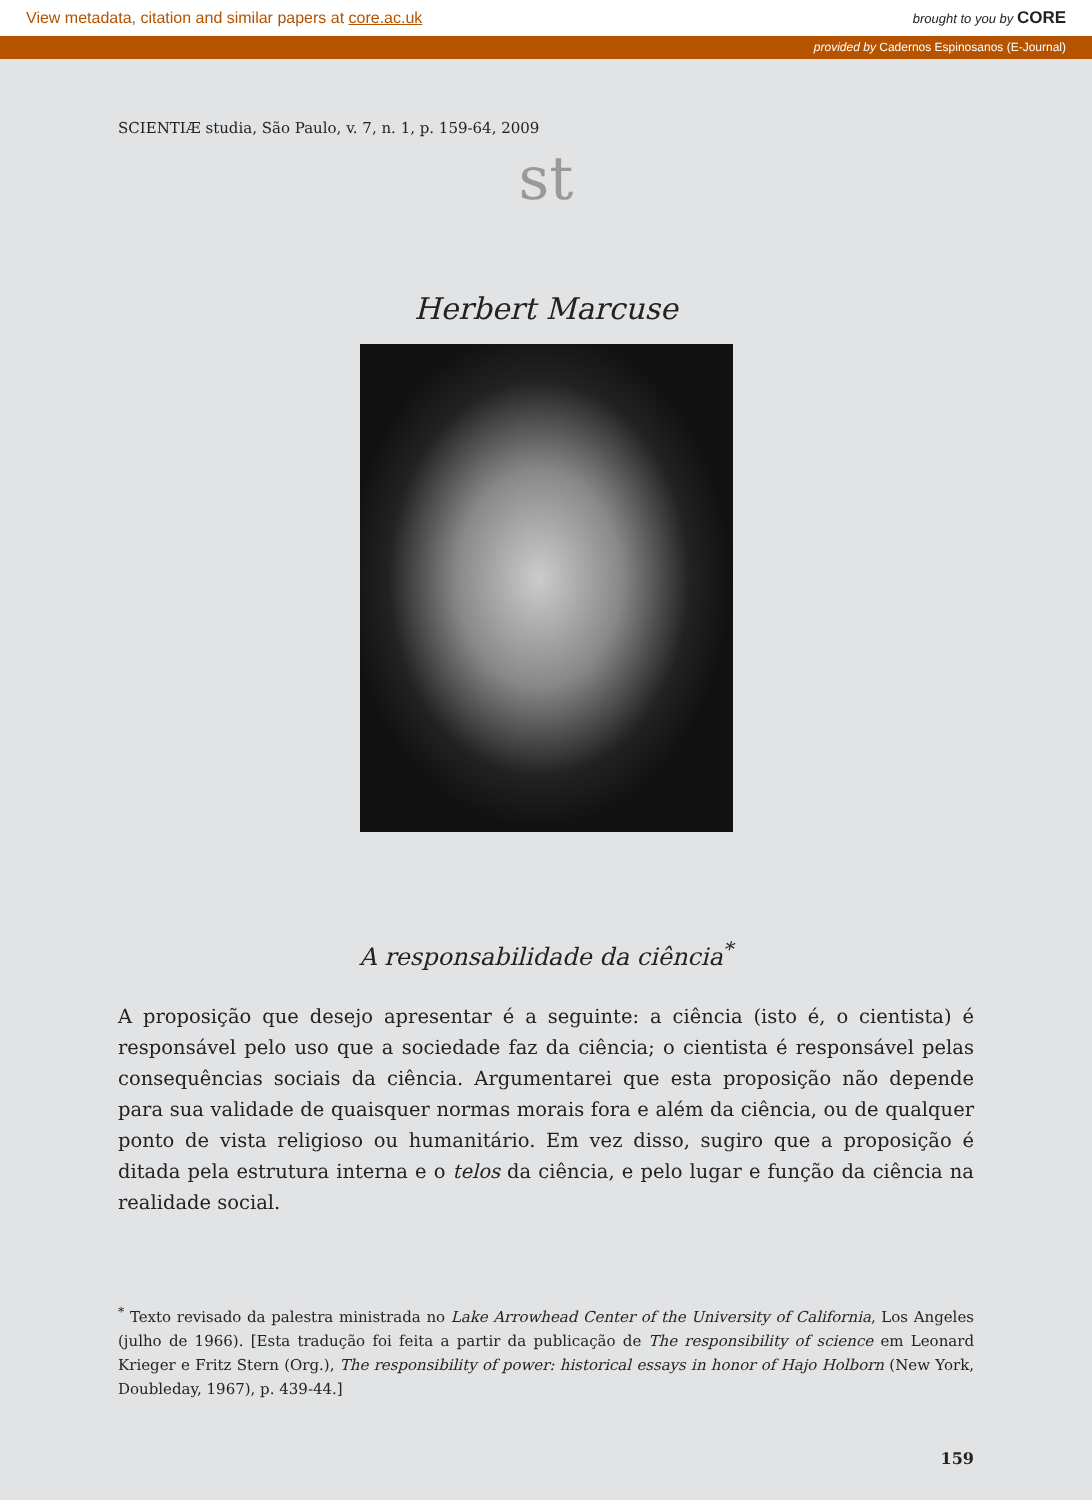View metadata, citation and similar papers at core.ac.uk brought to you by CORE
provided by Cadernos Espinosanos (E-Journal)
SCIENTIÆ studia, São Paulo, v. 7, n. 1, p. 159-64, 2009
st
Herbert Marcuse
A responsabilidade da ciência<sup>*</sup>
A proposição que desejo apresentar é a seguinte: a ciência (isto é, o cientista) é responsável pelo uso que a sociedade faz da ciência; o cientista é responsável pelas consequências sociais da ciência. Argumentarei que esta proposição não depende para sua validade de quaisquer normas morais fora e além da ciência, ou de qualquer ponto de vista religioso ou humanitário. Em vez disso, sugiro que a proposição é ditada pela estrutura interna e o telos da ciência, e pelo lugar e função da ciência na realidade social.
<sup>*</sup> Texto revisado da palestra ministrada no Lake Arrowhead Center of the University of California, Los Angeles (julho de 1966). [Esta tradução foi feita a partir da publicação de The responsibility of science em Leonard Krieger e Fritz Stern (Org.), The responsibility of power: historical essays in honor of Hajo Holborn (New York, Doubleday, 1967), p. 439-44.]
159